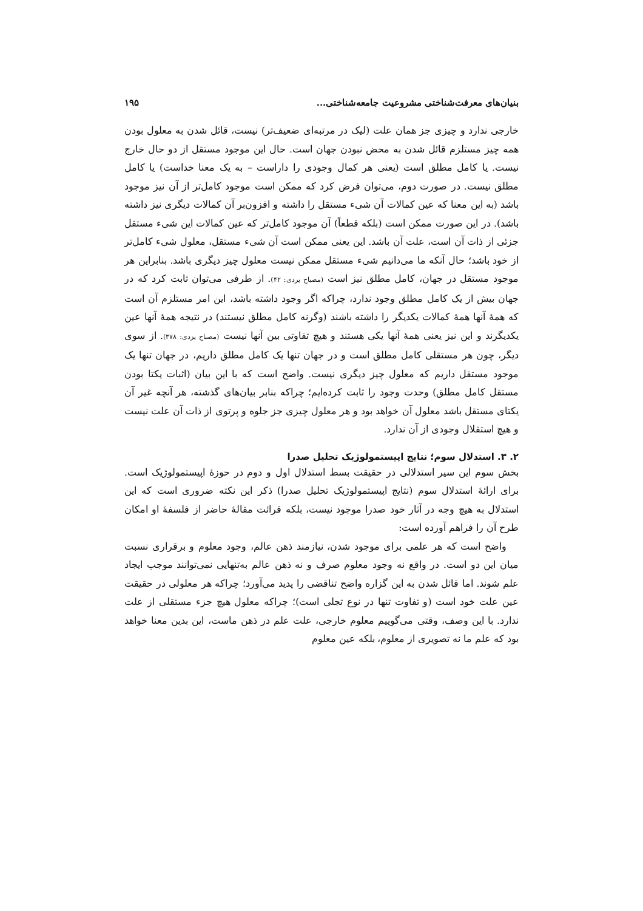بنیان‌های معرفت‌شناختی مشروعیت جامعه‌شناختی... ۱۹۵
خارجی ندارد و چیزی جز همان علت (لیک در مرتبه‌ای ضعیف‌تر) نیست، قائل شدن به معلول بودن همه چیز مستلزم قائل شدن به محض نبودن جهان است. حال این موجود مستقل از دو حال خارج نیست. یا کامل مطلق است (یعنی هر کمال وجودی را داراست – به یک معنا خداست) یا کامل مطلق نیست. در صورت دوم، می‌توان فرض کرد که ممکن است موجود کامل‌تر از آن نیز موجود باشد (به این معنا که عین کمالات آن شیء مستقل را داشته و افزون‌بر آن کمالات دیگری نیز داشته باشد). در این صورت ممکن است (بلکه قطعاً) آن موجود کامل‌تر که عین کمالات این شیء مستقل جزئی از ذات آن است، علت آن باشد. این یعنی ممکن است آن شیء مستقل، معلول شیء کامل‌تر از خود باشد؛ حال آنکه ما می‌دانیم شیء مستقل ممکن نیست معلول چیز دیگری باشد. بنابراین هر موجود مستقل در جهان، کامل مطلق نیز است (مصباح یزدی: ۴۲). از طرفی می‌توان ثابت کرد که در جهان بیش از یک کامل مطلق وجود ندارد، چراکه اگر وجود داشته باشد، این امر مستلزم آن است که همهٔ آنها همهٔ کمالات یکدیگر را داشته باشند (وگرنه کامل مطلق نیستند) در نتیجه همهٔ آنها عین یکدیگرند و این نیز یعنی همهٔ آنها یکی هستند و هیچ تفاوتی بین آنها نیست (مصباح یزدی: ۳۷۸). از سوی دیگر، چون هر مستقلی کامل مطلق است و در جهان تنها یک کامل مطلق داریم، در جهان تنها یک موجود مستقل داریم که معلول چیز دیگری نیست. واضح است که با این بیان (اثبات یکتا بودن مستقل کامل مطلق) وحدت وجود را ثابت کرده‌ایم؛ چراکه بنابر بیان‌های گذشته، هر آنچه غیر آن یکتای مستقل باشد معلول آن خواهد بود و هر معلول چیزی جز جلوه و پرتوی از ذات آن علت نیست و هیچ استقلال وجودی از آن ندارد.
۲. ۳. استدلال سوم؛ نتایج اپیستمولوژیک تحلیل صدرا
بخش سوم این سیر استدلالی در حقیقت بسط استدلال اول و دوم در حوزهٔ اپیستمولوژیک است. برای ارائهٔ استدلال سوم (نتایج اپیستمولوژیک تحلیل صدرا) ذکر این نکته ضروری است که این استدلال به هیچ وجه در آثار خود صدرا موجود نیست، بلکه قرائت مقالهٔ حاضر از فلسفهٔ او امکان طرح آن را فراهم آورده است:
واضح است که هر علمی برای موجود شدن، نیازمند ذهن عالم، وجود معلوم و برقراری نسبت میان این دو است. در واقع نه وجود معلوم صرف و نه ذهن عالم به‌تنهایی نمی‌توانند موجب ایجاد علم شوند. اما قائل شدن به این گزاره واضح تناقضی را پدید می‌آورد؛ چراکه هر معلولی در حقیقت عین علت خود است (و تفاوت تنها در نوع تجلی است)؛ چراکه معلول هیچ جزء مستقلی از علت ندارد. با این وصف، وقتی می‌گوییم معلوم خارجی، علت علم در ذهن ماست، این بدین معنا خواهد بود که علم ما نه تصویری از معلوم، بلکه عین معلوم